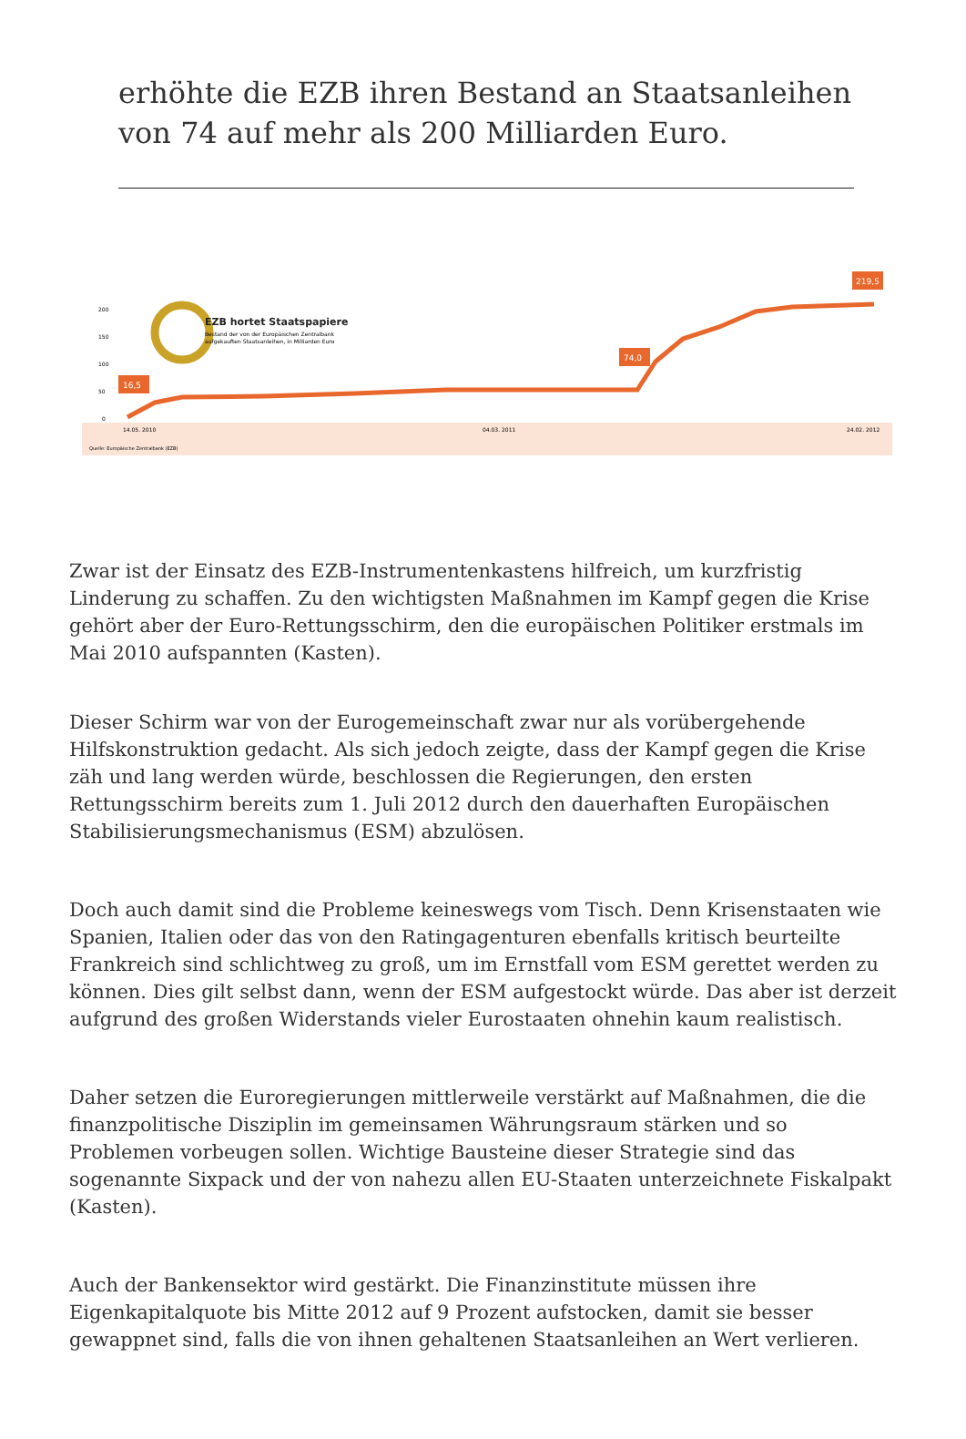erhöhte die EZB ihren Bestand an Staatsanleihen von 74 auf mehr als 200 Milliarden Euro.
200
150
100
50
0
EZB hortet Staatspapiere
Bestand der von der Europäischen Zentralbank
aufgekauften Staatsanleihen, in Milliarden Euro
16,5
74,0
219,5
14.05. 2010
04.03. 2011
24.02. 2012
Quelle: Europäische Zentralbank (EZB)
Zwar ist der Einsatz des EZB-Instrumentenkastens hilfreich, um kurzfristig Linderung zu schaffen. Zu den wichtigsten Maßnahmen im Kampf gegen die Krise gehört aber der Euro-Rettungsschirm, den die europäischen Politiker erstmals im Mai 2010 aufspannten (Kasten).
Dieser Schirm war von der Eurogemeinschaft zwar nur als vorübergehende Hilfskonstruktion gedacht. Als sich jedoch zeigte, dass der Kampf gegen die Krise zäh und lang werden würde, beschlossen die Regierungen, den ersten Rettungsschirm bereits zum 1. Juli 2012 durch den dauerhaften Europäischen Stabilisierungsmechanismus (ESM) abzulösen.
Doch auch damit sind die Probleme keineswegs vom Tisch. Denn Krisenstaaten wie Spanien, Italien oder das von den Ratingagenturen ebenfalls kritisch beurteilte Frankreich sind schlichtweg zu groß, um im Ernstfall vom ESM gerettet werden zu können. Dies gilt selbst dann, wenn der ESM aufgestockt würde. Das aber ist derzeit aufgrund des großen Widerstands vieler Eurostaaten ohnehin kaum realistisch.
Daher setzen die Euroregierungen mittlerweile verstärkt auf Maßnahmen, die die finanzpolitische Disziplin im gemeinsamen Währungsraum stärken und so Problemen vorbeugen sollen. Wichtige Bausteine dieser Strategie sind das sogenannte Sixpack und der von nahezu allen EU-Staaten unterzeichnete Fiskalpakt (Kasten).
Auch der Bankensektor wird gestärkt. Die Finanzinstitute müssen ihre Eigenkapitalquote bis Mitte 2012 auf 9 Prozent aufstocken, damit sie besser gewappnet sind, falls die von ihnen gehaltenen Staatsanleihen an Wert verlieren.